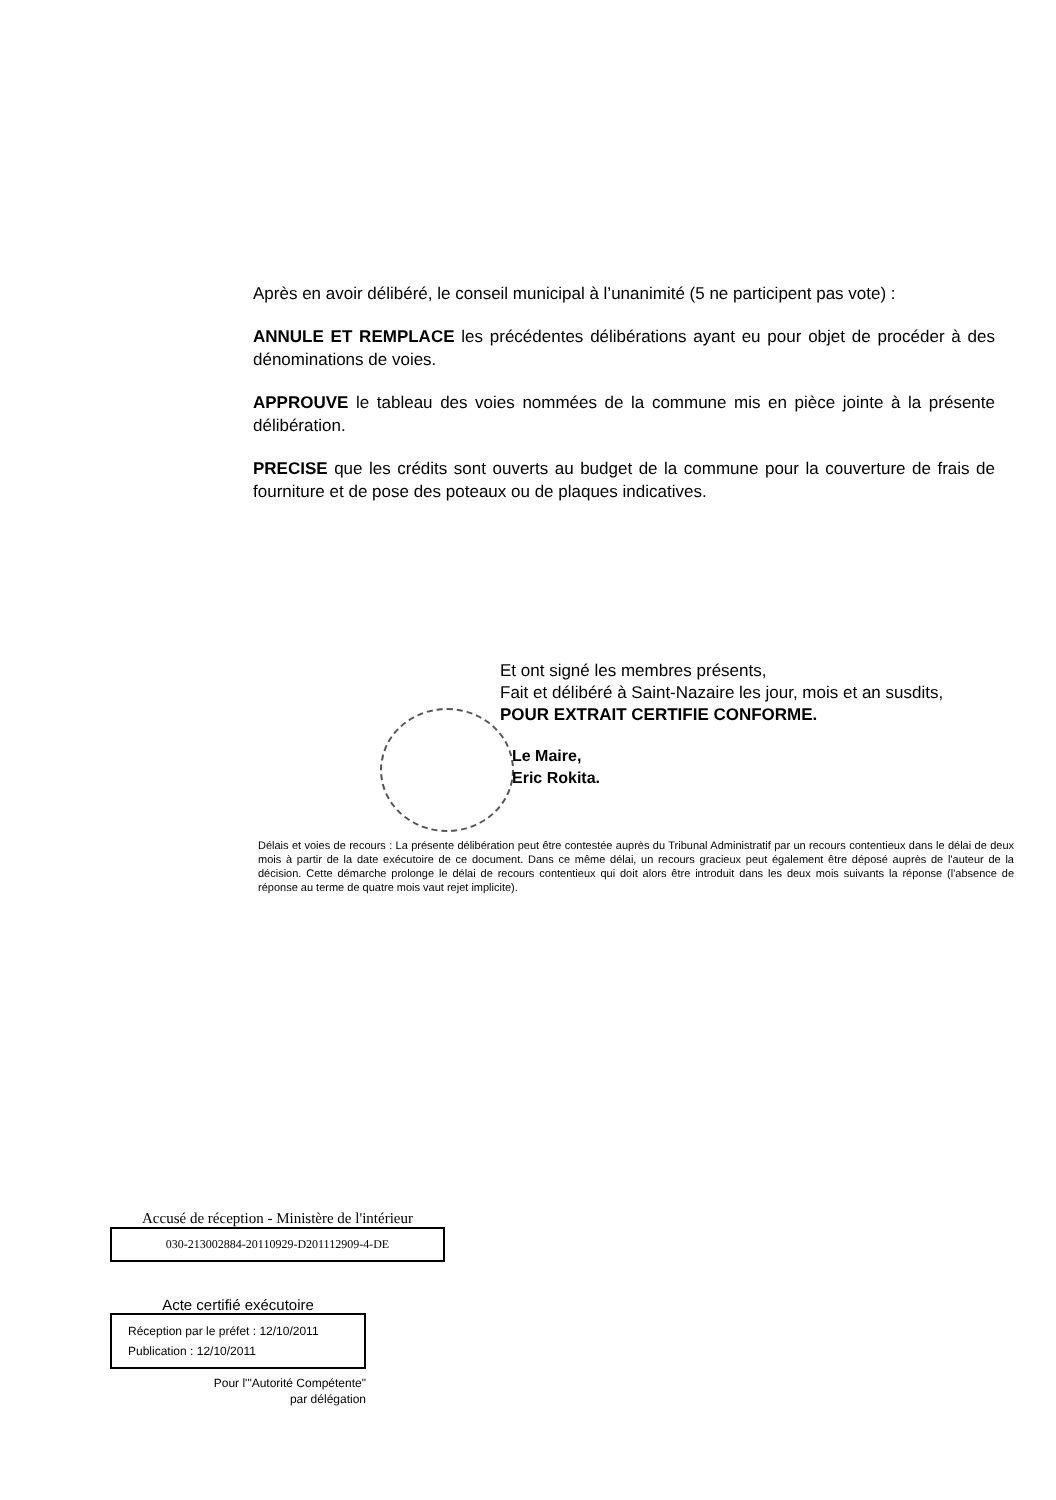Après en avoir délibéré, le conseil municipal à l’unanimité (5 ne participent pas vote) :
ANNULE ET REMPLACE les précédentes délibérations ayant eu pour objet de procéder à des dénominations de voies.
APPROUVE le tableau des voies nommées de la commune mis en pièce jointe à la présente délibération.
PRECISE que les crédits sont ouverts au budget de la commune pour la couverture de frais de fourniture et de pose des poteaux ou de plaques indicatives.
Et ont signé les membres présents,
Fait et délibéré à Saint-Nazaire les jour, mois et an susdits,
POUR EXTRAIT CERTIFIE CONFORME.
Le Maire,
Eric Rokita.
Délais et voies de recours : La présente délibération peut être contestée auprès du Tribunal Administratif par un recours contentieux dans le délai de deux mois à partir de la date exécutoire de ce document. Dans ce même délai, un recours gracieux peut également être déposé auprès de l'auteur de la décision. Cette démarche prolonge le délai de recours contentieux qui doit alors être introduit dans les deux mois suivants la réponse (l'absence de réponse au terme de quatre mois vaut rejet implicite).
Accusé de réception - Ministère de l'intérieur
030-213002884-20110929-D201112909-4-DE
Acte certifié exécutoire
Réception par le préfet : 12/10/2011
Publication : 12/10/2011
Pour l'"Autorité Compétente"
par délégation